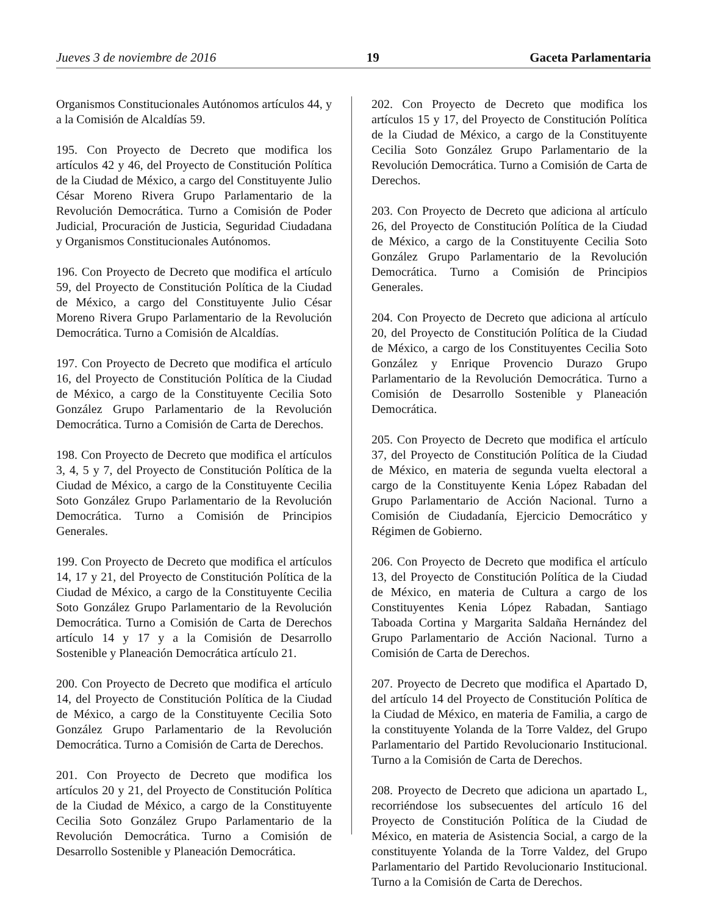Jueves 3 de noviembre de 2016 19 Gaceta Parlamentaria
Organismos Constitucionales Autónomos artículos 44, y a la Comisión de Alcaldías 59.
195. Con Proyecto de Decreto que modifica los artículos 42 y 46, del Proyecto de Constitución Política de la Ciudad de México, a cargo del Constituyente Julio César Moreno Rivera Grupo Parlamentario de la Revolución Democrática. Turno a Comisión de Poder Judicial, Procuración de Justicia, Seguridad Ciudadana y Organismos Constitucionales Autónomos.
196. Con Proyecto de Decreto que modifica el artículo 59, del Proyecto de Constitución Política de la Ciudad de México, a cargo del Constituyente Julio César Moreno Rivera Grupo Parlamentario de la Revolución Democrática. Turno a Comisión de Alcaldías.
197. Con Proyecto de Decreto que modifica el artículo 16, del Proyecto de Constitución Política de la Ciudad de México, a cargo de la Constituyente Cecilia Soto González Grupo Parlamentario de la Revolución Democrática. Turno a Comisión de Carta de Derechos.
198. Con Proyecto de Decreto que modifica el artículos 3, 4, 5 y 7, del Proyecto de Constitución Política de la Ciudad de México, a cargo de la Constituyente Cecilia Soto González Grupo Parlamentario de la Revolución Democrática. Turno a Comisión de Principios Generales.
199. Con Proyecto de Decreto que modifica el artículos 14, 17 y 21, del Proyecto de Constitución Política de la Ciudad de México, a cargo de la Constituyente Cecilia Soto González Grupo Parlamentario de la Revolución Democrática. Turno a Comisión de Carta de Derechos artículo 14 y 17 y a la Comisión de Desarrollo Sostenible y Planeación Democrática artículo 21.
200. Con Proyecto de Decreto que modifica el artículo 14, del Proyecto de Constitución Política de la Ciudad de México, a cargo de la Constituyente Cecilia Soto González Grupo Parlamentario de la Revolución Democrática. Turno a Comisión de Carta de Derechos.
201. Con Proyecto de Decreto que modifica los artículos 20 y 21, del Proyecto de Constitución Política de la Ciudad de México, a cargo de la Constituyente Cecilia Soto González Grupo Parlamentario de la Revolución Democrática. Turno a Comisión de Desarrollo Sostenible y Planeación Democrática.
202. Con Proyecto de Decreto que modifica los artículos 15 y 17, del Proyecto de Constitución Política de la Ciudad de México, a cargo de la Constituyente Cecilia Soto González Grupo Parlamentario de la Revolución Democrática. Turno a Comisión de Carta de Derechos.
203. Con Proyecto de Decreto que adiciona al artículo 26, del Proyecto de Constitución Política de la Ciudad de México, a cargo de la Constituyente Cecilia Soto González Grupo Parlamentario de la Revolución Democrática. Turno a Comisión de Principios Generales.
204. Con Proyecto de Decreto que adiciona al artículo 20, del Proyecto de Constitución Política de la Ciudad de México, a cargo de los Constituyentes Cecilia Soto González y Enrique Provencio Durazo Grupo Parlamentario de la Revolución Democrática. Turno a Comisión de Desarrollo Sostenible y Planeación Democrática.
205. Con Proyecto de Decreto que modifica el artículo 37, del Proyecto de Constitución Política de la Ciudad de México, en materia de segunda vuelta electoral a cargo de la Constituyente Kenia López Rabadan del Grupo Parlamentario de Acción Nacional. Turno a Comisión de Ciudadanía, Ejercicio Democrático y Régimen de Gobierno.
206. Con Proyecto de Decreto que modifica el artículo 13, del Proyecto de Constitución Política de la Ciudad de México, en materia de Cultura a cargo de los Constituyentes Kenia López Rabadan, Santiago Taboada Cortina y Margarita Saldaña Hernández del Grupo Parlamentario de Acción Nacional. Turno a Comisión de Carta de Derechos.
207. Proyecto de Decreto que modifica el Apartado D, del artículo 14 del Proyecto de Constitución Política de la Ciudad de México, en materia de Familia, a cargo de la constituyente Yolanda de la Torre Valdez, del Grupo Parlamentario del Partido Revolucionario Institucional. Turno a la Comisión de Carta de Derechos.
208. Proyecto de Decreto que adiciona un apartado L, recorriéndose los subsecuentes del artículo 16 del Proyecto de Constitución Política de la Ciudad de México, en materia de Asistencia Social, a cargo de la constituyente Yolanda de la Torre Valdez, del Grupo Parlamentario del Partido Revolucionario Institucional. Turno a la Comisión de Carta de Derechos.